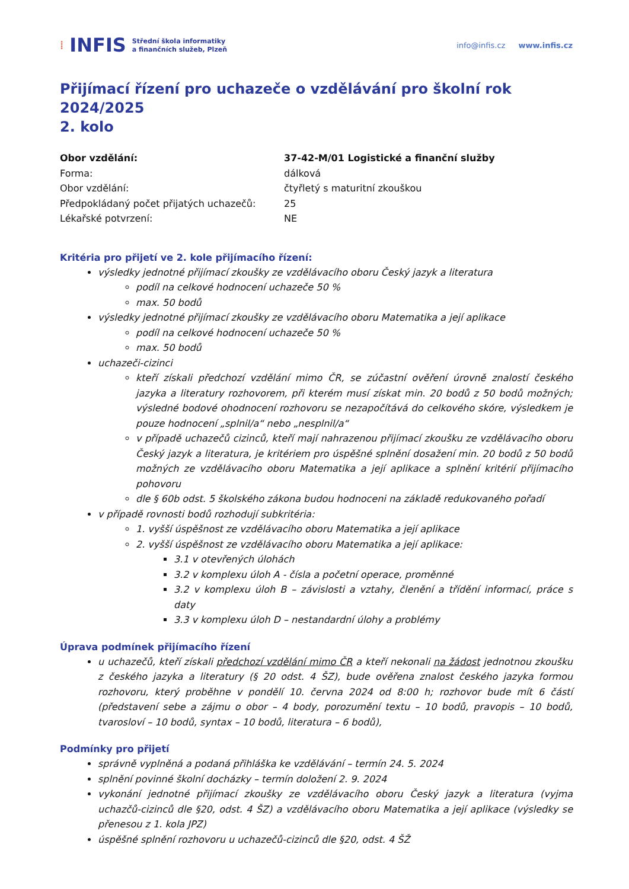⁞ INFIS Střední škola informatiky
a finančních služeb, Plzeň
info@infis.cz www.infis.cz
Přijímací řízení pro uchazeče o vzdělávání pro školní rok 2024/2025
2. kolo
Obor vzdělání: 37-42-M/01 Logistické a finanční služby Forma: dálková Obor vzdělání: čtyřletý s maturitní zkouškou Předpokládaný počet přijatých uchazečů: 25 Lékařské potvrzení: NE
Kritéria pro přijetí ve 2. kole přijímacího řízení:
výsledky jednotné přijímací zkoušky ze vzdělávacího oboru Český jazyk a literatura
podíl na celkové hodnocení uchazeče 50 %
max. 50 bodů
výsledky jednotné přijímací zkoušky ze vzdělávacího oboru Matematika a její aplikace
podíl na celkové hodnocení uchazeče 50 %
max. 50 bodů
uchazeči-cizinci
kteří získali předchozí vzdělání mimo ČR, se zúčastní ověření úrovně znalostí českého jazyka a literatury rozhovorem, při kterém musí získat min. 20 bodů z 50 bodů možných; výsledné bodové ohodnocení rozhovoru se nezapočítává do celkového skóre, výsledkem je pouze hodnocení „splnil/a“ nebo „nesplnil/a“
v případě uchazečů cizinců, kteří mají nahrazenou přijímací zkoušku ze vzdělávacího oboru Český jazyk a literatura, je kritériem pro úspěšné splnění dosažení min. 20 bodů z 50 bodů možných ze vzdělávacího oboru Matematika a její aplikace a splnění kritérií přijímacího pohovoru
dle § 60b odst. 5 školského zákona budou hodnoceni na základě redukovaného pořadí
v případě rovnosti bodů rozhodují subkritéria:
1. vyšší úspěšnost ze vzdělávacího oboru Matematika a její aplikace
2. vyšší úspěšnost ze vzdělávacího oboru Matematika a její aplikace:
3.1 v otevřených úlohách
3.2 v komplexu úloh A - čísla a početní operace, proměnné
3.2 v komplexu úloh B – závislosti a vztahy, členění a třídění informací, práce s daty
3.3 v komplexu úloh D – nestandardní úlohy a problémy
Úprava podmínek přijímacího řízení
u uchazečů, kteří získali předchozí vzdělání mimo ČR a kteří nekonali na žádost jednotnou zkoušku z českého jazyka a literatury (§ 20 odst. 4 ŠZ), bude ověřena znalost českého jazyka formou rozhovoru, který proběhne v pondělí 10. června 2024 od 8:00 h; rozhovor bude mít 6 částí (představení sebe a zájmu o obor – 4 body, porozumění textu – 10 bodů, pravopis – 10 bodů, tvarosloví – 10 bodů, syntax – 10 bodů, literatura – 6 bodů),
Podmínky pro přijetí
správně vyplněná a podaná přihláška ke vzdělávání – termín 24. 5. 2024
splnění povinné školní docházky – termín doložení 2. 9. 2024
vykonání jednotné přijímací zkoušky ze vzdělávacího oboru Český jazyk a literatura (vyjma uchazčů-cizinců dle §20, odst. 4 ŠZ) a vzdělávacího oboru Matematika a její aplikace (výsledky se přenesou z 1. kola JPZ)
úspěšné splnění rozhovoru u uchazečů-cizinců dle §20, odst. 4 ŠŽ